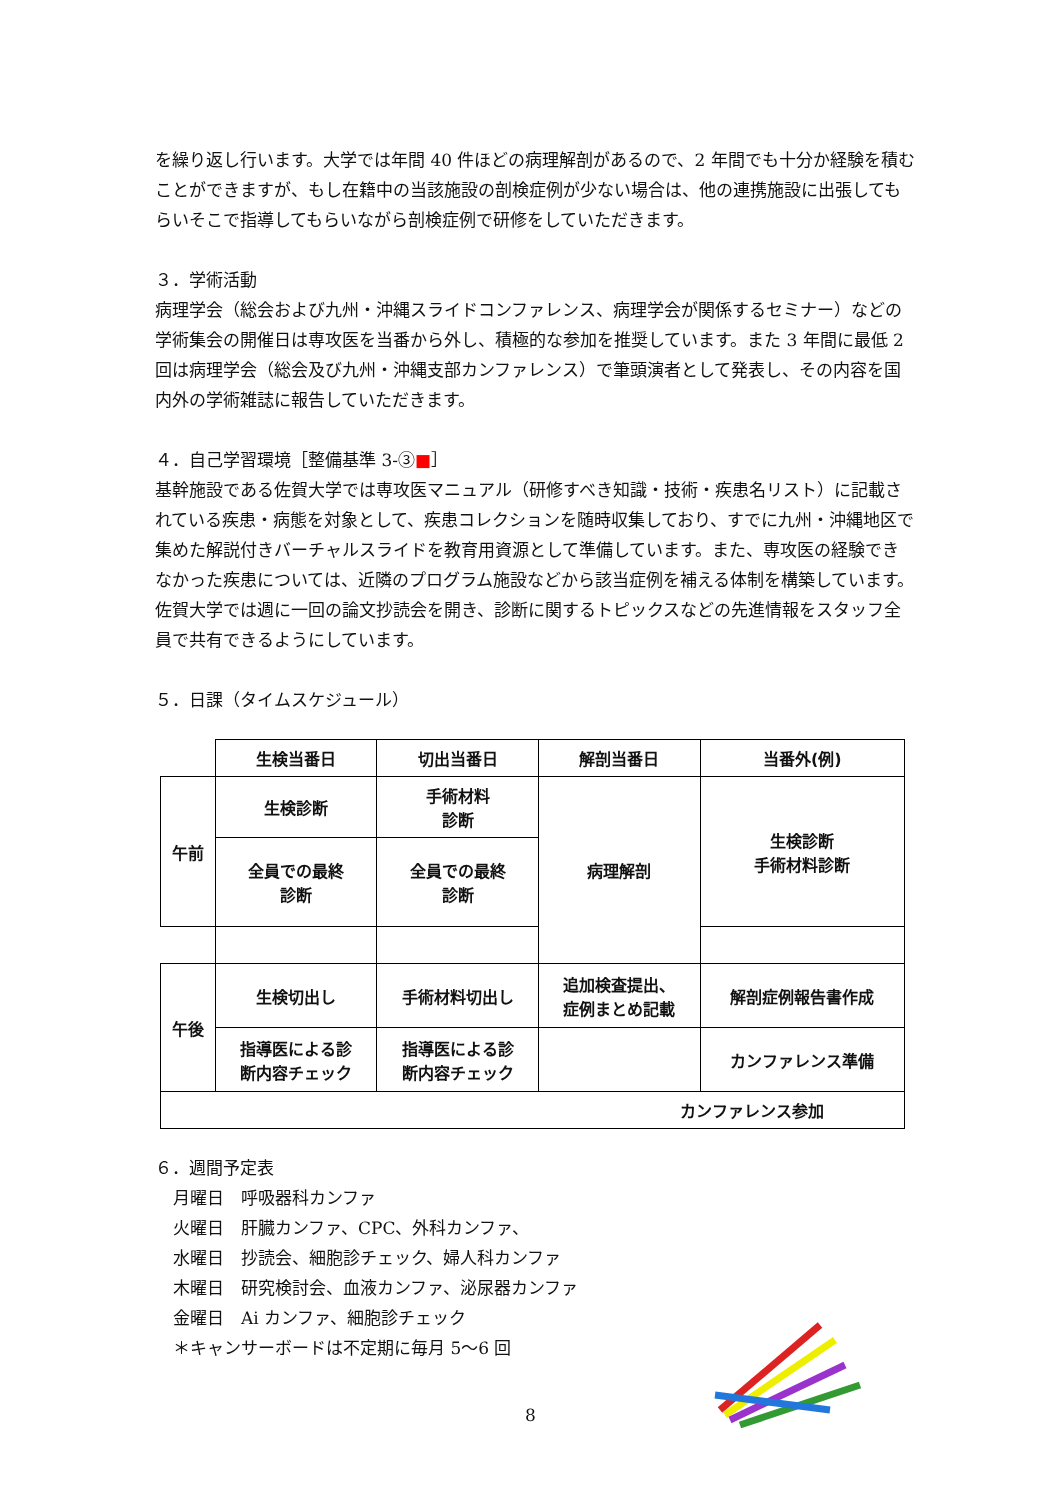を繰り返し行います。大学では年間 40 件ほどの病理解剖があるので、2 年間でも十分か経験を積むことができますが、もし在籍中の当該施設の剖検症例が少ない場合は、他の連携施設に出張してもらいそこで指導してもらいながら剖検症例で研修をしていただきます。
３．学術活動
病理学会（総会および九州・沖縄スライドコンファレンス、病理学会が関係するセミナー）などの学術集会の開催日は専攻医を当番から外し、積極的な参加を推奨しています。また 3 年間に最低 2 回は病理学会（総会及び九州・沖縄支部カンファレンス）で筆頭演者として発表し、その内容を国内外の学術雑誌に報告していただきます。
４．自己学習環境［整備基準 3-③■］
基幹施設である佐賀大学では専攻医マニュアル（研修すべき知識・技術・疾患名リスト）に記載されている疾患・病態を対象として、疾患コレクションを随時収集しており、すでに九州・沖縄地区で集めた解説付きバーチャルスライドを教育用資源として準備しています。また、専攻医の経験できなかった疾患については、近隣のプログラム施設などから該当症例を補える体制を構築しています。佐賀大学では週に一回の論文抄読会を開き、診断に関するトピックスなどの先進情報をスタッフ全員で共有できるようにしています。
５．日課（タイムスケジュール）
| | 生検当番日 | 切出当番日 | 解剖当番日 | 当番外(例) |
| --- | --- | --- | --- | --- |
| 午前 | 生検診断 | 手術材料 診断 | 病理解剖 | 生検診断 手術材料診断 |
| | 全員での最終 診断 | 全員での最終 診断 | | |
| 午後 | 生検切出し | 手術材料切出し | 追加検査提出、 症例まとめ記載 | 解剖症例報告書作成 |
| | 指導医による診 断内容チェック | 指導医による診 断内容チェック | | カンファレンス準備 |
| カンファレンス参加 | | | | |
６．週間予定表
月曜日　呼吸器科カンファ
火曜日　肝臓カンファ、CPC、外科カンファ、
水曜日　抄読会、細胞診チェック、婦人科カンファ
木曜日　研究検討会、血液カンファ、泌尿器カンファ
金曜日　Ai カンファ、細胞診チェック
＊キャンサーボードは不定期に毎月 5～6 回
8